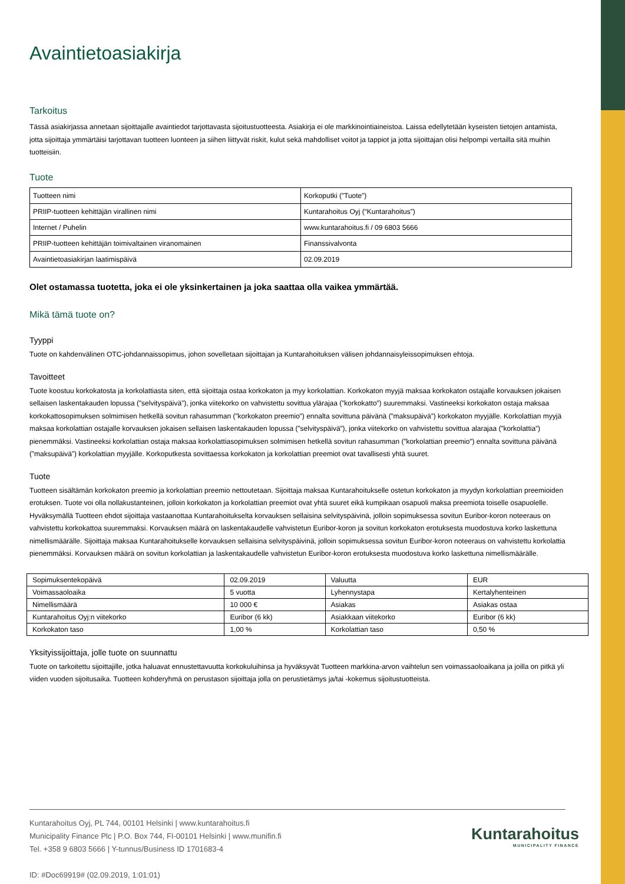Avaintietoasiakirja
Tarkoitus
Tässä asiakirjassa annetaan sijoittajalle avaintiedot tarjottavasta sijoitustuotteesta. Asiakirja ei ole markkinointiaineistoa. Laissa edellytetään kyseisten tietojen antamista, jotta sijoittaja ymmärtäisi tarjottavan tuotteen luonteen ja siihen liittyvät riskit, kulut sekä mahdolliset voitot ja tappiot ja jotta sijoittajan olisi helpompi vertailla sitä muihin tuotteisiin.
Tuote
| Tuotteen nimi | Korkoputki (”Tuote”) |
| PRIIP-tuotteen kehittäjän virallinen nimi | Kuntarahoitus Oyj (“Kuntarahoitus”) |
| Internet / Puhelin | www.kuntarahoitus.fi / 09 6803 5666 |
| PRIIP-tuotteen kehittäjän toimivaltainen viranomainen | Finanssivalvonta |
| Avaintietoasiakirjan laatimispäivä | 02.09.2019 |
Olet ostamassa tuotetta, joka ei ole yksinkertainen ja joka saattaa olla vaikea ymmärtää.
Mikä tämä tuote on?
Tyyppi
Tuote on kahdenvälinen OTC-johdannaissopimus, johon sovelletaan sijoittajan ja Kuntarahoituksen välisen johdannaisyleissopimuksen ehtoja.
Tavoitteet
Tuote koostuu korkokatosta ja korkolattiasta siten, että sijoittaja ostaa korkokaton ja myy korkolattian. Korkokaton myyjä maksaa korkokaton ostajalle korvauksen jokaisen sellaisen laskentakauden lopussa (”selvityspäivä”), jonka viitekorko on vahvistettu sovittua ylärajaa (”korkokatto”) suuremmaksi. Vastineeksi korkokaton ostaja maksaa korkokattosopimuksen solmimisen hetkellä sovitun rahasumman (”korkokaton preemio”) ennalta sovittuna päivänä (”maksupäivä”) korkokaton myyjälle. Korkolattian myyjä maksaa korkolattian ostajalle korvauksen jokaisen sellaisen laskentakauden lopussa (”selvityspäivä”), jonka viitekorko on vahvistettu sovittua alarajaa (”korkolattia”) pienemmäksi. Vastineeksi korkolattian ostaja maksaa korkolattiasopimuksen solmimisen hetkellä sovitun rahasumman (”korkolattian preemio”) ennalta sovittuna päivänä (”maksupäivä”) korkolattian myyjälle. Korkoputkesta sovittaessa korkokaton ja korkolattian preemiot ovat tavallisesti yhtä suuret.
Tuote
Tuotteen sisältämän korkokaton preemio ja korkolattian preemio nettoutetaan. Sijoittaja maksaa Kuntarahoitukselle ostetun korkokaton ja myydyn korkolattian preemioiden erotuksen. Tuote voi olla nollakustanteinen, jolloin korkokaton ja korkolattian preemiot ovat yhtä suuret eikä kumpikaan osapuoli maksa preemiota toiselle osapuolelle. Hyväksymällä Tuotteen ehdot sijoittaja vastaanottaa Kuntarahoitukselta korvauksen sellaisina selvityspäivinä, jolloin sopimuksessa sovitun Euribor-koron noteeraus on vahvistettu korkokattoa suuremmaksi. Korvauksen määrä on laskentakaudelle vahvistetun Euribor-koron ja sovitun korkokaton erotuksesta muodostuva korko laskettuna nimellismäärälle. Sijoittaja maksaa Kuntarahoitukselle korvauksen sellaisina selvityspäivinä, jolloin sopimuksessa sovitun Euribor-koron noteeraus on vahvistettu korkolattia pienemmäksi. Korvauksen määrä on sovitun korkolattian ja laskentakaudelle vahvistetun Euribor-koron erotuksesta muodostuva korko laskettuna nimellismäärälle.
| Sopimuksentekopäivä | 02.09.2019 | Valuutta | EUR |
| Voimassaoloaika | 5 vuotta | Lyhennystapa | Kertalyhenteinen |
| Nimellismäärä | 10 000 € | Asiakas | Asiakas ostaa |
| Kuntarahoitus Oyj:n viitekorko | Euribor (6 kk) | Asiakkaan viitekorko | Euribor (6 kk) |
| Korkokaton taso | 1,00 % | Korkolattian taso | 0,50 % |
Yksityissijoittaja, jolle tuote on suunnattu
Tuote on tarkoitettu sijoittajille, jotka haluavat ennustettavuutta korkokuluihinsa ja hyväksyvät Tuotteen markkina-arvon vaihtelun sen voimassaoloaikana ja joilla on pitkä yli viiden vuoden sijoitusaika. Tuotteen kohderyhmä on perustason sijoittaja jolla on perustietämys ja/tai -kokemus sijoitustuotteista.
Kuntarahoitus Oyj, PL 744, 00101 Helsinki | www.kuntarahoitus.fi
Municipality Finance Plc | P.O. Box 744, FI-00101 Helsinki | www.munifin.fi
Tel. +358 9 6803 5666 | Y-tunnus/Business ID 1701683-4
ID: #Doc69919# (02.09.2019, 1:01:01)
Kuntarahoitus
MUNICIPALITY FINANCE